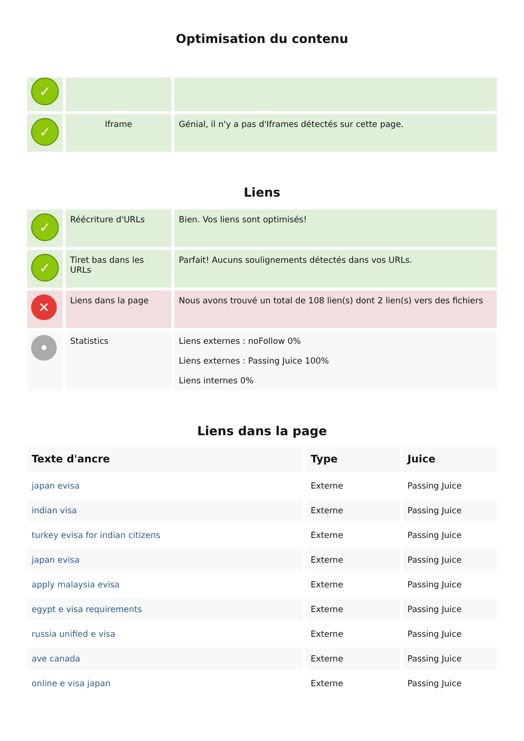Optimisation du contenu
| ✓ | | |
| ✓ | Iframe | Génial, il n'y a pas d'Iframes détectés sur cette page. |
Liens
| ✓ | Réécriture d'URLs | Bien. Vos liens sont optimisés! |
| ✓ | Tiret bas dans les URLs | Parfait! Aucuns soulignements détectés dans vos URLs. |
| ✕ | Liens dans la page | Nous avons trouvé un total de 108 lien(s) dont 2 lien(s) vers des fichiers |
| • | Statistics | Liens externes : noFollow 0% Liens externes : Passing Juice 100% Liens internes 0% |
Liens dans la page
| Texte d'ancre | Type | Juice |
| --- | --- | --- |
| japan evisa | Externe | Passing Juice |
| indian visa | Externe | Passing Juice |
| turkey evisa for indian citizens | Externe | Passing Juice |
| japan evisa | Externe | Passing Juice |
| apply malaysia evisa | Externe | Passing Juice |
| egypt e visa requirements | Externe | Passing Juice |
| russia unified e visa | Externe | Passing Juice |
| ave canada | Externe | Passing Juice |
| online e visa japan | Externe | Passing Juice |